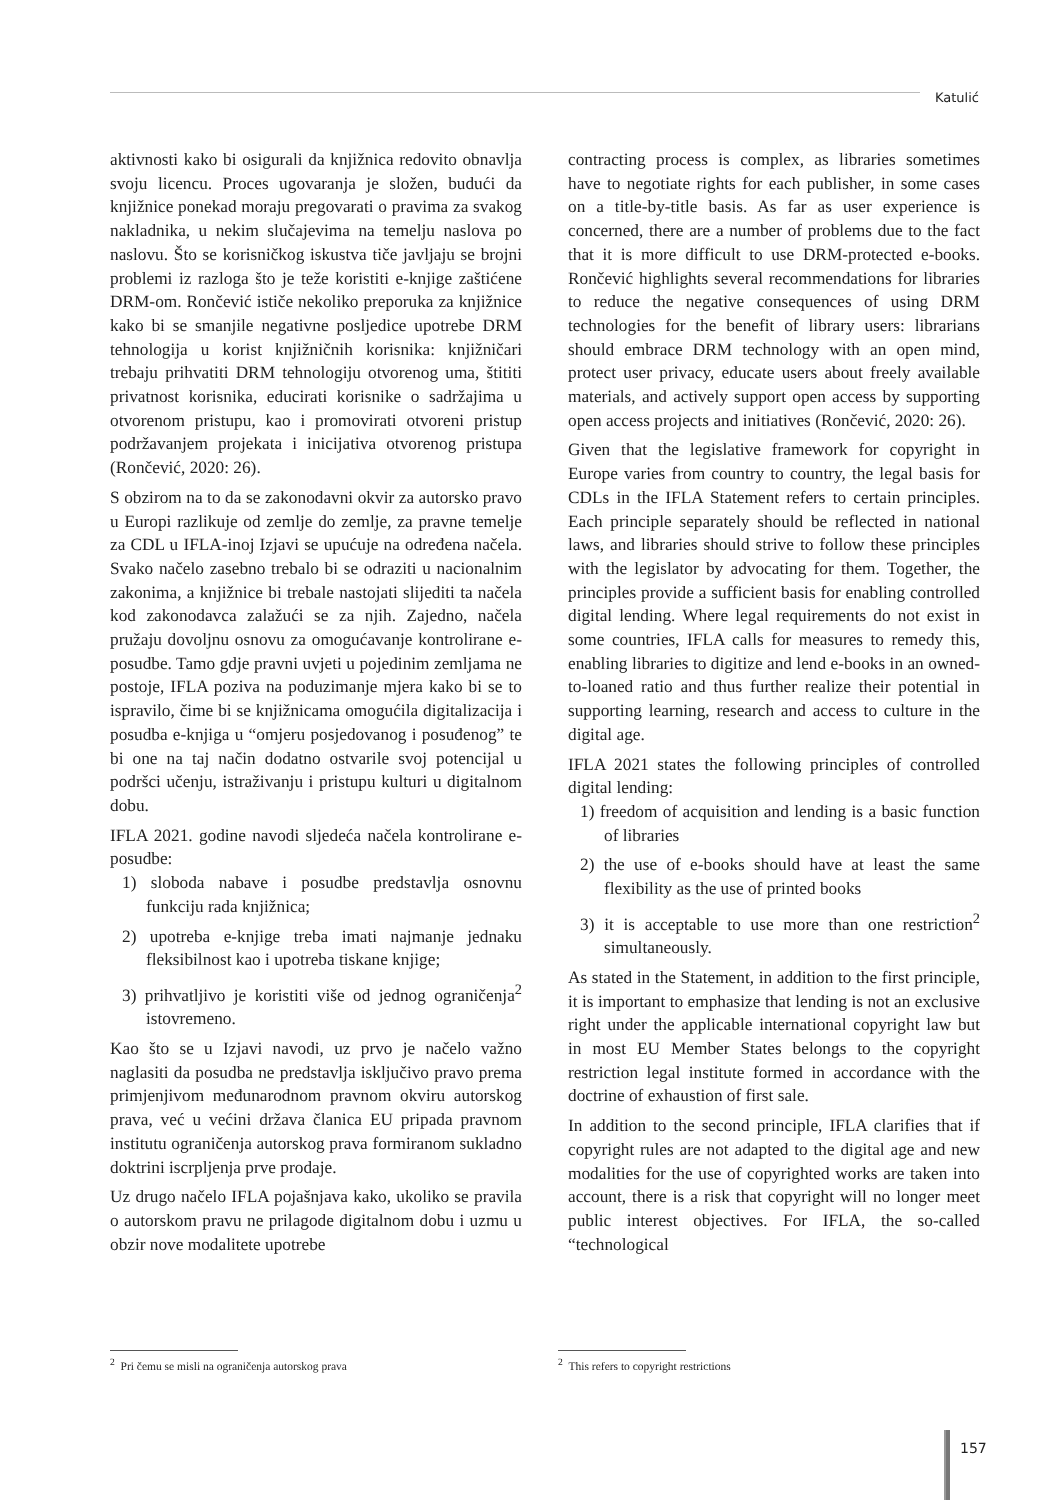Katulić
aktivnosti kako bi osigurali da knjižnica redovito obnavlja svoju licencu. Proces ugovaranja je složen, budući da knjižnice ponekad moraju pregovarati o pravima za svakog nakladnika, u nekim slučajevima na temelju naslova po naslovu. Što se korisničkog iskustva tiče javljaju se brojni problemi iz razloga što je teže koristiti e-knjige zaštićene DRM-om. Rončević ističe nekoliko preporuka za knjižnice kako bi se smanjile negativne posljedice upotrebe DRM tehnologija u korist knjižničnih korisnika: knjižničari trebaju prihvatiti DRM tehnologiju otvorenog uma, štititi privatnost korisnika, educirati korisnike o sadržajima u otvorenom pristupu, kao i promovirati otvoreni pristup podržavanjem projekata i inicijativa otvorenog pristupa (Rončević, 2020: 26).
S obzirom na to da se zakonodavni okvir za autorsko pravo u Europi razlikuje od zemlje do zemlje, za pravne temelje za CDL u IFLA-inoj Izjavi se upućuje na određena načela. Svako načelo zasebno trebalo bi se odraziti u nacionalnim zakonima, a knjižnice bi trebale nastojati slijediti ta načela kod zakonodavca zalažući se za njih. Zajedno, načela pružaju dovoljnu osnovu za omogućavanje kontrolirane e-posudbe. Tamo gdje pravni uvjeti u pojedinim zemljama ne postoje, IFLA poziva na poduzimanje mjera kako bi se to ispravilo, čime bi se knjižnicama omogućila digitalizacija i posudba e-knjiga u “omjeru posjedovanog i posuđenog” te bi one na taj način dodatno ostvarile svoj potencijal u podršci učenju, istraživanju i pristupu kulturi u digitalnom dobu.
IFLA 2021. godine navodi sljedeća načela kontrolirane e-posudbe:
1) sloboda nabave i posudbe predstavlja osnovnu funkciju rada knjižnica;
2) upotreba e-knjige treba imati najmanje jednaku fleksibilnost kao i upotreba tiskane knjige;
3) prihvatljivo je koristiti više od jednog ograničenja<sup>2</sup> istovremeno.
Kao što se u Izjavi navodi, uz prvo je načelo važno naglasiti da posudba ne predstavlja isključivo pravo prema primjenjivom međunarodnom pravnom okviru autorskog prava, već u većini država članica EU pripada pravnom institutu ograničenja autorskog prava formiranom sukladno doktrini iscrpljenja prve prodaje.
Uz drugo načelo IFLA pojašnjava kako, ukoliko se pravila o autorskom pravu ne prilagode digitalnom dobu i uzmu u obzir nove modalitete upotrebe
contracting process is complex, as libraries sometimes have to negotiate rights for each publisher, in some cases on a title-by-title basis. As far as user experience is concerned, there are a number of problems due to the fact that it is more difficult to use DRM-protected e-books. Rončević highlights several recommendations for libraries to reduce the negative consequences of using DRM technologies for the benefit of library users: librarians should embrace DRM technology with an open mind, protect user privacy, educate users about freely available materials, and actively support open access by supporting open access projects and initiatives (Rončević, 2020: 26).
Given that the legislative framework for copyright in Europe varies from country to country, the legal basis for CDLs in the IFLA Statement refers to certain principles. Each principle separately should be reflected in national laws, and libraries should strive to follow these principles with the legislator by advocating for them. Together, the principles provide a sufficient basis for enabling controlled digital lending. Where legal requirements do not exist in some countries, IFLA calls for measures to remedy this, enabling libraries to digitize and lend e-books in an owned-to-loaned ratio and thus further realize their potential in supporting learning, research and access to culture in the digital age.
IFLA 2021 states the following principles of controlled digital lending:
1) freedom of acquisition and lending is a basic function of libraries
2) the use of e-books should have at least the same flexibility as the use of printed books
3) it is acceptable to use more than one restriction<sup>2</sup> simultaneously.
As stated in the Statement, in addition to the first principle, it is important to emphasize that lending is not an exclusive right under the applicable international copyright law but in most EU Member States belongs to the copyright restriction legal institute formed in accordance with the doctrine of exhaustion of first sale.
In addition to the second principle, IFLA clarifies that if copyright rules are not adapted to the digital age and new modalities for the use of copyrighted works are taken into account, there is a risk that copyright will no longer meet public interest objectives. For IFLA, the so-called “technological
<sup>2</sup> Pri čemu se misli na ograničenja autorskog prava
<sup>2</sup> This refers to copyright restrictions
157